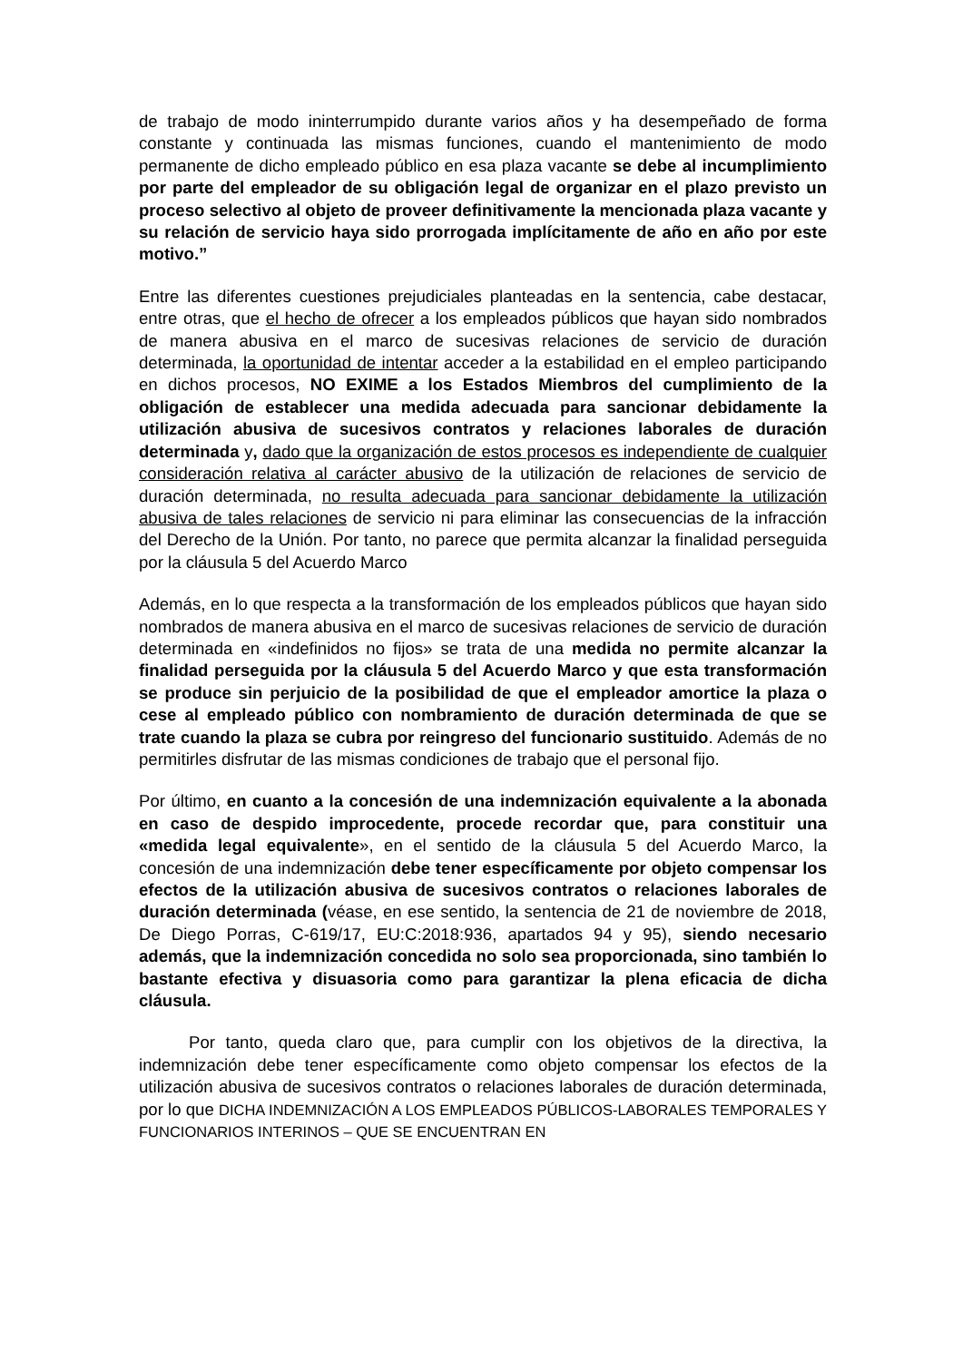de trabajo de modo ininterrumpido durante varios años y ha desempeñado de forma constante y continuada las mismas funciones, cuando el mantenimiento de modo permanente de dicho empleado público en esa plaza vacante se debe al incumplimiento por parte del empleador de su obligación legal de organizar en el plazo previsto un proceso selectivo al objeto de proveer definitivamente la mencionada plaza vacante y su relación de servicio haya sido prorrogada implícitamente de año en año por este motivo.”
Entre las diferentes cuestiones prejudiciales planteadas en la sentencia, cabe destacar, entre otras, que el hecho de ofrecer a los empleados públicos que hayan sido nombrados de manera abusiva en el marco de sucesivas relaciones de servicio de duración determinada, la oportunidad de intentar acceder a la estabilidad en el empleo participando en dichos procesos, NO EXIME a los Estados Miembros del cumplimiento de la obligación de establecer una medida adecuada para sancionar debidamente la utilización abusiva de sucesivos contratos y relaciones laborales de duración determinada y, dado que la organización de estos procesos es independiente de cualquier consideración relativa al carácter abusivo de la utilización de relaciones de servicio de duración determinada, no resulta adecuada para sancionar debidamente la utilización abusiva de tales relaciones de servicio ni para eliminar las consecuencias de la infracción del Derecho de la Unión. Por tanto, no parece que permita alcanzar la finalidad perseguida por la cláusula 5 del Acuerdo Marco
Además, en lo que respecta a la transformación de los empleados públicos que hayan sido nombrados de manera abusiva en el marco de sucesivas relaciones de servicio de duración determinada en «indefinidos no fijos» se trata de una medida no permite alcanzar la finalidad perseguida por la cláusula 5 del Acuerdo Marco y que esta transformación se produce sin perjuicio de la posibilidad de que el empleador amortice la plaza o cese al empleado público con nombramiento de duración determinada de que se trate cuando la plaza se cubra por reingreso del funcionario sustituido. Además de no permitirles disfrutar de las mismas condiciones de trabajo que el personal fijo.
Por último, en cuanto a la concesión de una indemnización equivalente a la abonada en caso de despido improcedente, procede recordar que, para constituir una «medida legal equivalente», en el sentido de la cláusula 5 del Acuerdo Marco, la concesión de una indemnización debe tener específicamente por objeto compensar los efectos de la utilización abusiva de sucesivos contratos o relaciones laborales de duración determinada (véase, en ese sentido, la sentencia de 21 de noviembre de 2018, De Diego Porras, C-619/17, EU:C:2018:936, apartados 94 y 95), siendo necesario además, que la indemnización concedida no solo sea proporcionada, sino también lo bastante efectiva y disuasoria como para garantizar la plena eficacia de dicha cláusula.
Por tanto, queda claro que, para cumplir con los objetivos de la directiva, la indemnización debe tener específicamente como objeto compensar los efectos de la utilización abusiva de sucesivos contratos o relaciones laborales de duración determinada, por lo que DICHA INDEMNIZACIÓN A LOS EMPLEADOS PÚBLICOS-LABORALES TEMPORALES Y FUNCIONARIOS INTERINOS – QUE SE ENCUENTRAN EN